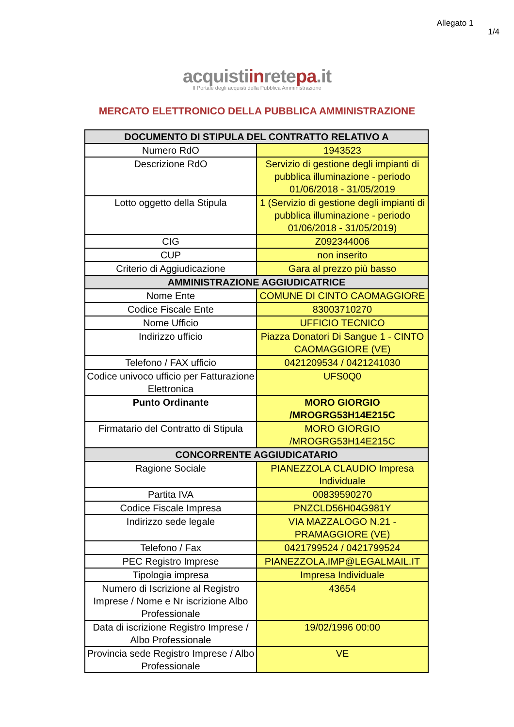Allegato 1
1/4
acquistiinretepa.it
Il Portale degli acquisti della Pubblica Amministrazione
MERCATO ELETTRONICO DELLA PUBBLICA AMMINISTRAZIONE
| DOCUMENTO DI STIPULA DEL CONTRATTO RELATIVO A | |
| --- | --- |
| Numero RdO | 1943523 |
| Descrizione RdO | Servizio di gestione degli impianti di pubblica illuminazione - periodo 01/06/2018 - 31/05/2019 |
| Lotto oggetto della Stipula | 1 (Servizio di gestione degli impianti di pubblica illuminazione - periodo 01/06/2018 - 31/05/2019) |
| CIG | Z092344006 |
| CUP | non inserito |
| Criterio di Aggiudicazione | Gara al prezzo più basso |
| AMMINISTRAZIONE AGGIUDICATRICE | |
| Nome Ente | COMUNE DI CINTO CAOMAGGIORE |
| Codice Fiscale Ente | 83003710270 |
| Nome Ufficio | UFFICIO TECNICO |
| Indirizzo ufficio | Piazza Donatori Di Sangue 1 - CINTO CAOMAGGIORE (VE) |
| Telefono / FAX ufficio | 0421209534 / 0421241030 |
| Codice univoco ufficio per Fatturazione Elettronica | UFS0Q0 |
| Punto Ordinante | MORO GIORGIO /MROGRG53H14E215C |
| Firmatario del Contratto di Stipula | MORO GIORGIO /MROGRG53H14E215C |
| CONCORRENTE AGGIUDICATARIO | |
| Ragione Sociale | PIANEZZOLA CLAUDIO Impresa Individuale |
| Partita IVA | 00839590270 |
| Codice Fiscale Impresa | PNZCLD56H04G981Y |
| Indirizzo sede legale | VIA MAZZALOGO N.21 - PRAMAGGIORE (VE) |
| Telefono / Fax | 0421799524 / 0421799524 |
| PEC Registro Imprese | PIANEZZOLA.IMP@LEGALMAIL.IT |
| Tipologia impresa | Impresa Individuale |
| Numero di Iscrizione al Registro Imprese / Nome e Nr iscrizione Albo Professionale | 43654 |
| Data di iscrizione Registro Imprese / Albo Professionale | 19/02/1996 00:00 |
| Provincia sede Registro Imprese / Albo Professionale | VE |